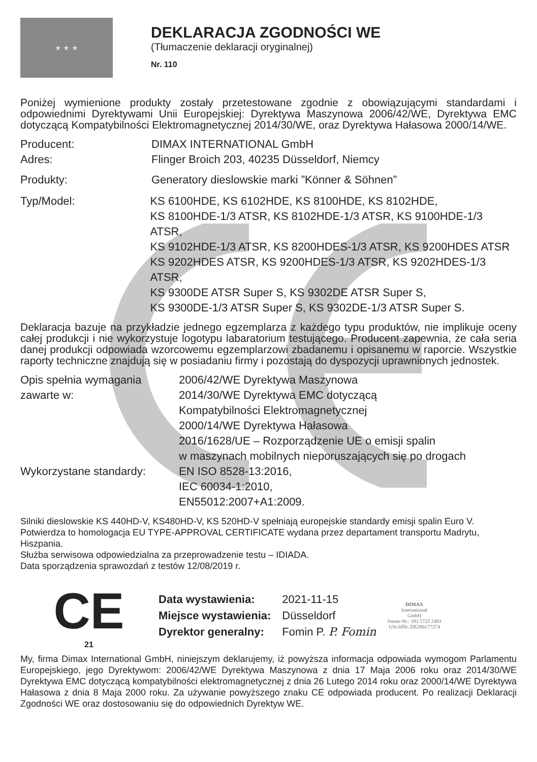★ ★ ★
DEKLARACJA ZGODNOŚCI WE
(Tłumaczenie deklaracji oryginalnej)
Nr. 110
Poniżej wymienione produkty zostały przetestowane zgodnie z obowiązującymi standardami i odpowiednimi Dyrektywami Unii Europejskiej: Dyrektywa Maszynowa 2006/42/WE, Dyrektywa EMC dotyczącą Kompatybilności Elektromagnetycznej 2014/30/WE, oraz Dyrektywa Hałasowa 2000/14/WE.
Producent: DIMAX INTERNATIONAL GmbH
Adres: Flinger Broich 203, 40235 Düsseldorf, Niemcy
Produkty: Generatory dieslowskie marki ”Könner & Söhnen”
Typ/Model: KS 6100HDE, KS 6102HDE, KS 8100HDE, KS 8102HDE,
KS 8100HDE-1/3 ATSR, KS 8102HDE-1/3 ATSR, KS 9100HDE-1/3 ATSR,
KS 9102HDE-1/3 ATSR, KS 8200HDES-1/3 ATSR, KS 9200HDES ATSR
KS 9202HDES ATSR, KS 9200HDES-1/3 ATSR, KS 9202HDES-1/3 ATSR,
KS 9300DE ATSR Super S, KS 9302DE ATSR Super S,
KS 9300DE-1/3 ATSR Super S, KS 9302DE-1/3 ATSR Super S.
Deklaracja bazuje na przykładzie jednego egzemplarza z każdego typu produktów, nie implikuje oceny całej produkcji i nie wykorzystuje logotypu labaratorium testującego. Producent zapewnia, że cała seria danej produkcji odpowiada wzorcowemu egzemplarzowi zbadanemu i opisanemu w raporcie. Wszystkie raporty techniczne znajdują się w posiadaniu firmy i pozostają do dyspozycji uprawnionych jednostek.
Opis spełnia wymagania zawarte w:
2006/42/WE Dyrektywa Maszynowa
2014/30/WE Dyrektywa EMC dotyczącą
Kompatybilności Elektromagnetycznej
2000/14/WE Dyrektywa Hałasowa
2016/1628/UE – Rozporządzenie UE o emisji spalin
w maszynach mobilnych nieporuszających się po drogach
Wykorzystane standardy: EN ISO 8528-13:2016,
IEC 60034-1:2010,
EN55012:2007+A1:2009.
Silniki dieslowskie KS 440HD-V, KS480HD-V, KS 520HD-V spełniają europejskie standardy emisji spalin Euro V.
Potwierdza to homologacja EU TYPE-APPROVAL CERTIFICATE wydana przez departament transportu Madrytu, Hiszpania.
Służba serwisowa odpowiedzialna za przeprowadzenie testu – IDIADA.
Data sporządzenia sprawozdań z testów 12/08/2019 r.
CE
21
| Data wystawienia: | 2021-11-15 |
| Miejsce wystawienia: | Düsseldorf |
| Dyrektor generalny: | Fomin P. P. Fomin |
DIMAX
International
GmbH
Steuer-Nr.: 103 5722 2493
USt-IdNr.:DE296177274
My, firma Dimax International GmbH, niniejszym deklarujemy, iż powyższa informacja odpowiada wymogom Parlamentu Europejskiego, jego Dyrektywom: 2006/42/WE Dyrektywa Maszynowa z dnia 17 Maja 2006 roku oraz 2014/30/WE Dyrektywa EMC dotyczącą kompatybilności elektromagnetycznej z dnia 26 Lutego 2014 roku oraz 2000/14/WE Dyrektywa Hałasowa z dnia 8 Maja 2000 roku. Za używanie powyższego znaku CE odpowiada producent. Po realizacji Deklaracji Zgodności WE oraz dostosowaniu się do odpowiednich Dyrektyw WE.